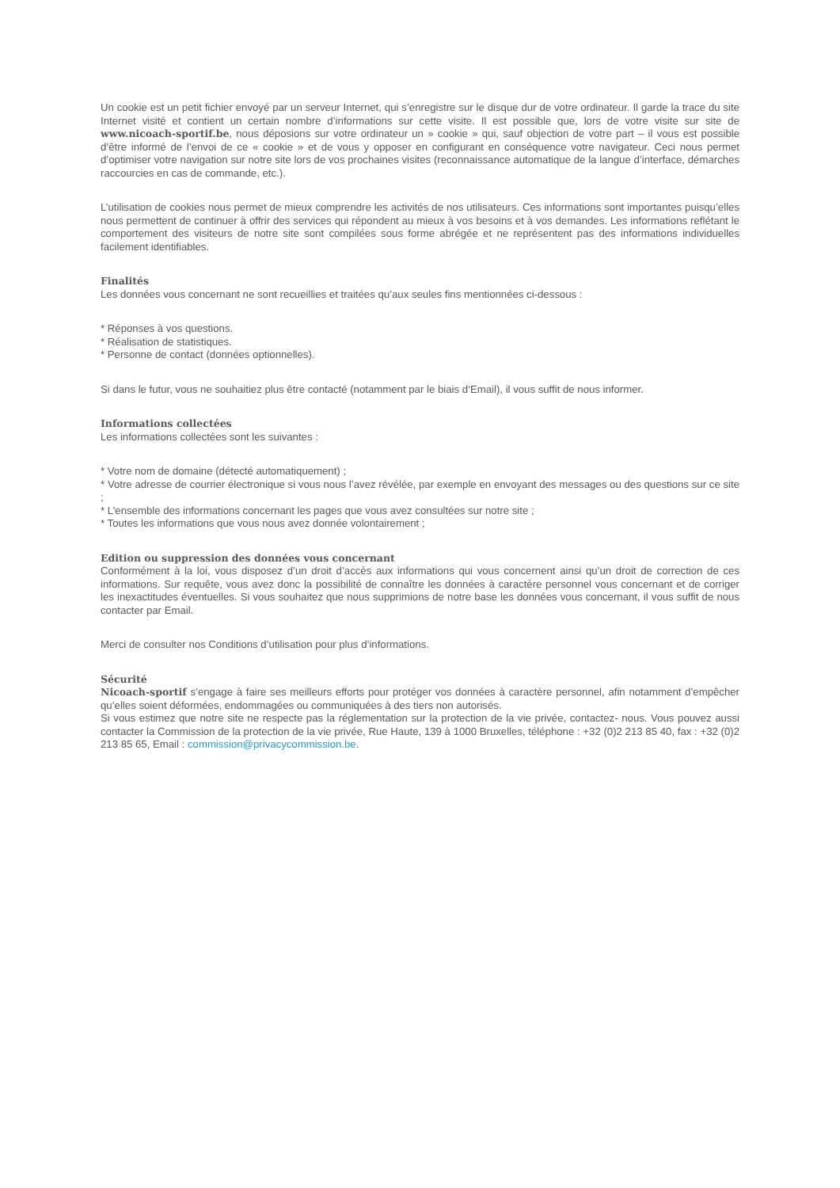Un cookie est un petit fichier envoyé par un serveur Internet, qui s’enregistre sur le disque dur de votre ordinateur. Il garde la trace du site Internet visité et contient un certain nombre d’informations sur cette visite. Il est possible que, lors de votre visite sur site de www.nicoach-sportif.be, nous déposions sur votre ordinateur un » cookie » qui, sauf objection de votre part – il vous est possible d’être informé de l’envoi de ce « cookie » et de vous y opposer en configurant en conséquence votre navigateur. Ceci nous permet d’optimiser votre navigation sur notre site lors de vos prochaines visites (reconnaissance automatique de la langue d’interface, démarches raccourcies en cas de commande, etc.).
L’utilisation de cookies nous permet de mieux comprendre les activités de nos utilisateurs. Ces informations sont importantes puisqu’elles nous permettent de continuer à offrir des services qui répondent au mieux à vos besoins et à vos demandes. Les informations reflétant le comportement des visiteurs de notre site sont compilées sous forme abrégée et ne représentent pas des informations individuelles facilement identifiables.
Finalités
Les données vous concernant ne sont recueillies et traitées qu’aux seules fins mentionnées ci-dessous :
* Réponses à vos questions.
* Réalisation de statistiques.
* Personne de contact (données optionnelles).
Si dans le futur, vous ne souhaitiez plus être contacté (notamment par le biais d’Email), il vous suffit de nous informer.
Informations collectées
Les informations collectées sont les suivantes :
* Votre nom de domaine (détecté automatiquement) ;
* Votre adresse de courrier électronique si vous nous l’avez révélée, par exemple en envoyant des messages ou des questions sur ce site ;
* L’ensemble des informations concernant les pages que vous avez consultées sur notre site ;
* Toutes les informations que vous nous avez donnée volontairement ;
Edition ou suppression des données vous concernant
Conformément à la loi, vous disposez d’un droit d’accès aux informations qui vous concernent ainsi qu’un droit de correction de ces informations. Sur requête, vous avez donc la possibilité de connaître les données à caractère personnel vous concernant et de corriger les inexactitudes éventuelles. Si vous souhaitez que nous supprimions de notre base les données vous concernant, il vous suffit de nous contacter par Email.
Merci de consulter nos Conditions d’utilisation pour plus d’informations.
Sécurité
Nicoach-sportif s’engage à faire ses meilleurs efforts pour protéger vos données à caractère personnel, afin notamment d’empêcher qu’elles soient déformées, endommagées ou communiquées à des tiers non autorisés.
Si vous estimez que notre site ne respecte pas la réglementation sur la protection de la vie privée, contactez- nous. Vous pouvez aussi contacter la Commission de la protection de la vie privée, Rue Haute, 139 à 1000 Bruxelles, téléphone : +32 (0)2 213 85 40, fax : +32 (0)2 213 85 65, Email : commission@privacycommission.be.